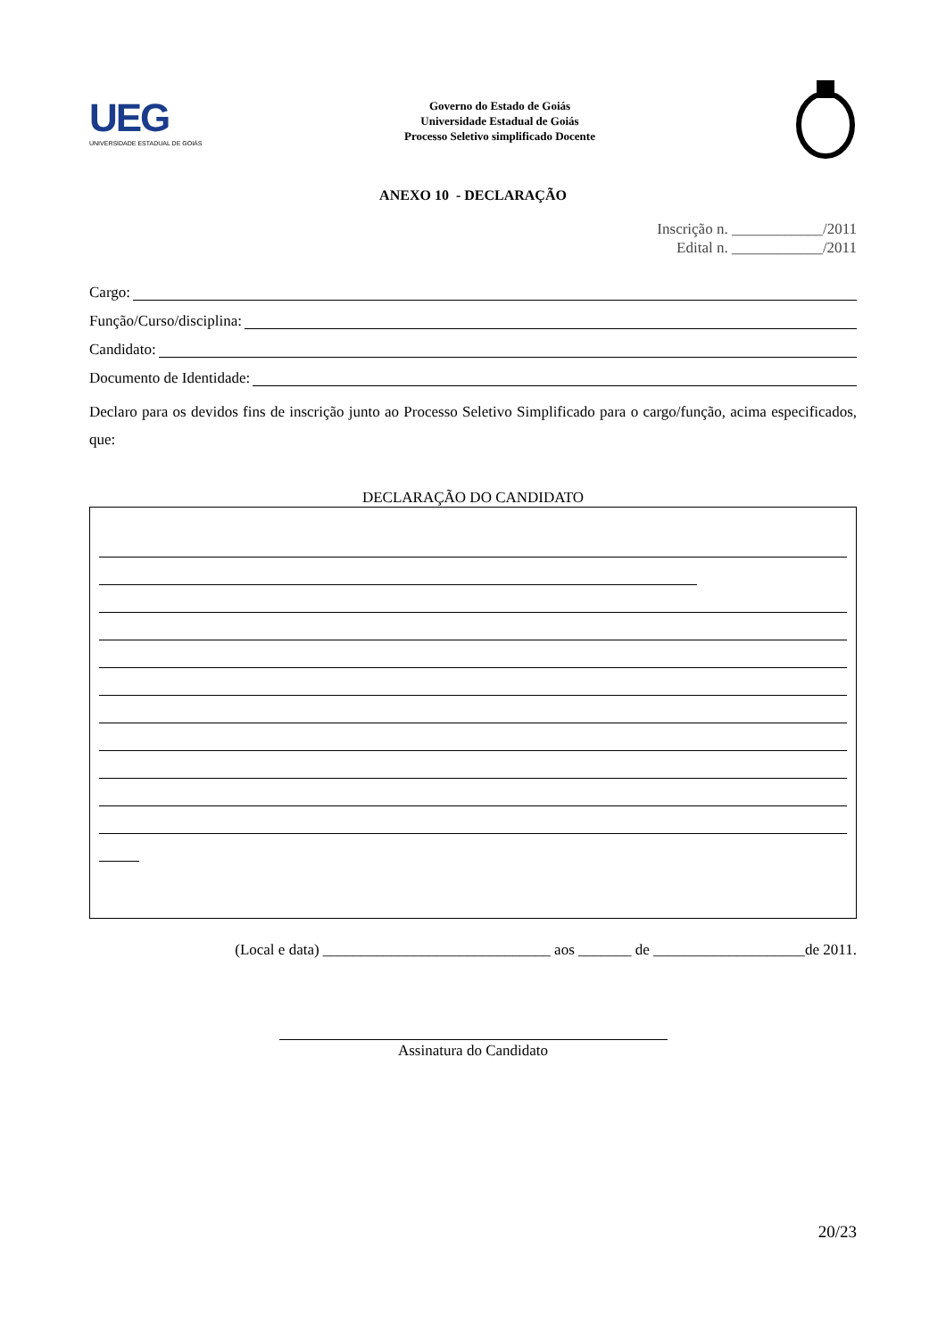UEG
UNIVERSIDADE ESTADUAL DE GOIÁS
Governo do Estado de Goiás
Universidade Estadual de Goiás
Processo Seletivo simplificado Docente
ANEXO 10 - DECLARAÇÃO
Inscrição n. ____________/2011
Edital n. ____________/2011
Cargo:
Função/Curso/disciplina:
Candidato:
Documento de Identidade:
Declaro para os devidos fins de inscrição junto ao Processo Seletivo Simplificado para o cargo/função, acima especificados, que:
DECLARAÇÃO DO CANDIDATO
(Local e data) ______________________________ aos _______ de ____________________de 2011.
Assinatura do Candidato
20/23